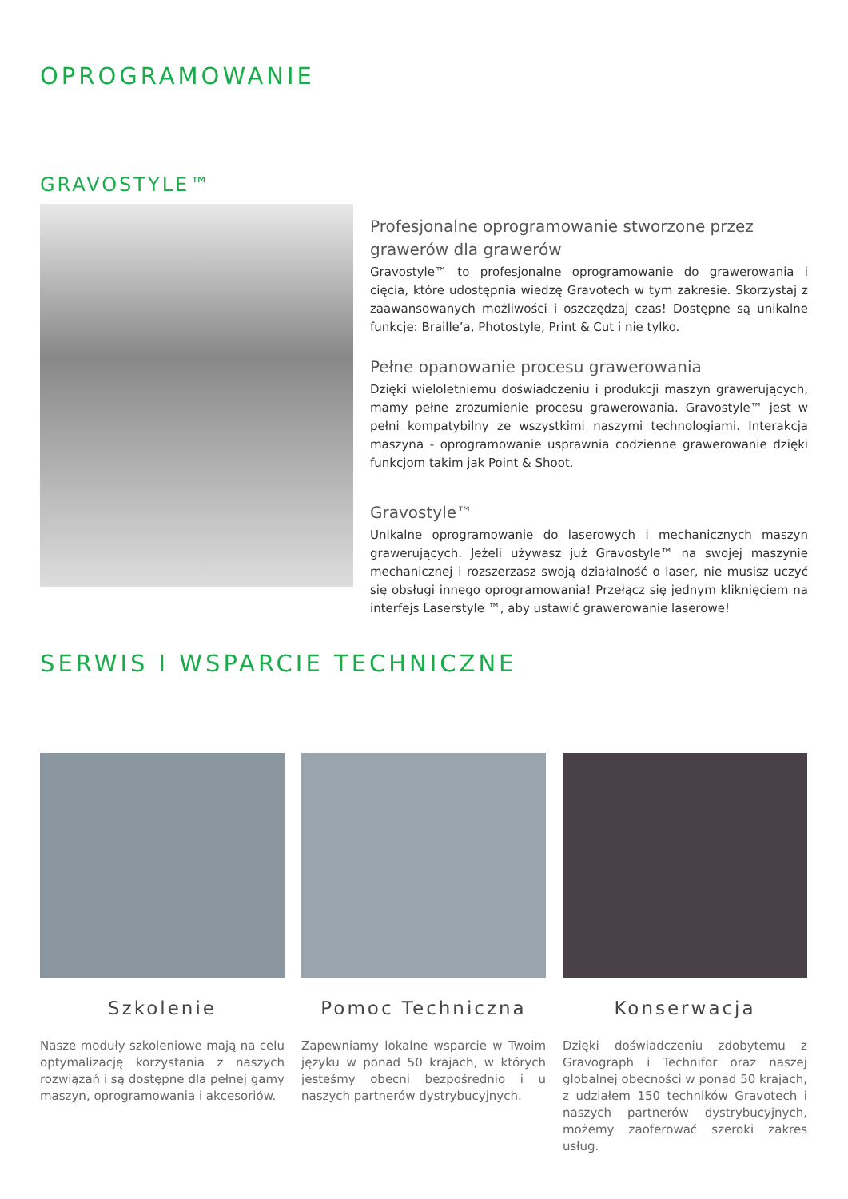OPROGRAMOWANIE
GRAVOSTYLE™
Profesjonalne oprogramowanie stworzone przez grawerów dla grawerów
Gravostyle™ to profesjonalne oprogramowanie do grawerowania i cięcia, które udostępnia wiedzę Gravotech w tym zakresie. Skorzystaj z zaawansowanych możliwości i oszczędzaj czas! Dostępne są unikalne funkcje: Braille’a, Photostyle, Print & Cut i nie tylko.
Pełne opanowanie procesu grawerowania
Dzięki wieloletniemu doświadczeniu i produkcji maszyn grawerujących, mamy pełne zrozumienie procesu grawerowania. Gravostyle™ jest w pełni kompatybilny ze wszystkimi naszymi technologiami. Interakcja maszyna - oprogramowanie usprawnia codzienne grawerowanie dzięki funkcjom takim jak Point & Shoot.
Gravostyle™
Unikalne oprogramowanie do laserowych i mechanicznych maszyn grawerujących. Jeżeli używasz już Gravostyle™ na swojej maszynie mechanicznej i rozszerzasz swoją działalność o laser, nie musisz uczyć się obsługi innego oprogramowania! Przełącz się jednym kliknięciem na interfejs Laserstyle ™, aby ustawić grawerowanie laserowe!
SERWIS I WSPARCIE TECHNICZNE
Szkolenie
Nasze moduły szkoleniowe mają na celu optymalizację korzystania z naszych rozwiązań i są dostępne dla pełnej gamy maszyn, oprogramowania i akcesoriów.
Pomoc Techniczna
Zapewniamy lokalne wsparcie w Twoim języku w ponad 50 krajach, w których jesteśmy obecni bezpośrednio i u naszych partnerów dystrybucyjnych.
Konserwacja
Dzięki doświadczeniu zdobytemu z Gravograph i Technifor oraz naszej globalnej obecności w ponad 50 krajach, z udziałem 150 techników Gravotech i naszych partnerów dystrybucyjnych, możemy zaoferować szeroki zakres usług.